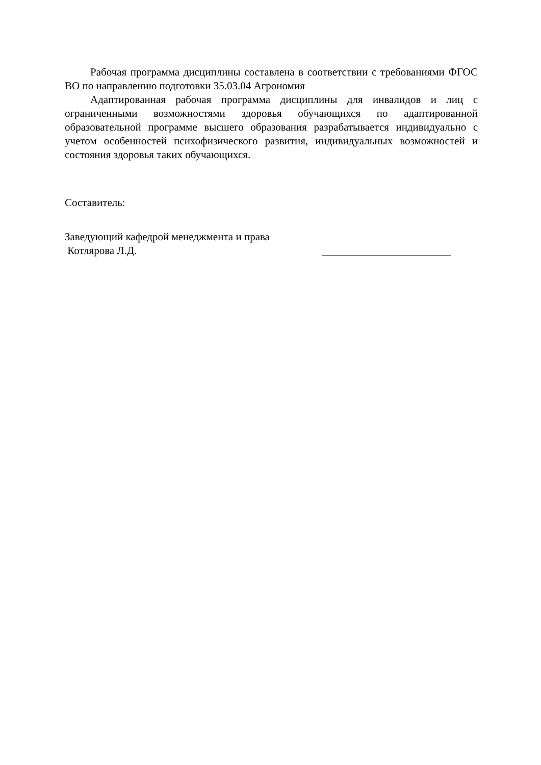Рабочая программа дисциплины составлена в соответствии с требованиями ФГОС ВО по направлению подготовки 35.03.04 Агрономия
Адаптированная рабочая программа дисциплины для инвалидов и лиц с ограниченными возможностями здоровья обучающихся по адаптированной образовательной программе высшего образования разрабатывается индивидуально с учетом особенностей психофизического развития, индивидуальных возможностей и состояния здоровья таких обучающихся.
Составитель:
Заведующий кафедрой менеджмента и права
Котлярова Л.Д.